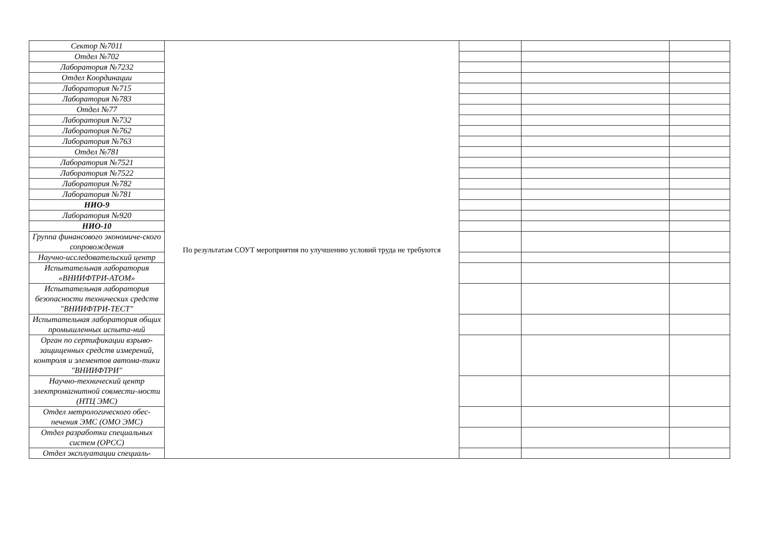| Сектор №7011 | По результатам СОУТ мероприятия по улучшению условий труда не требуются | | | |
| Отдел №702 | | | | |
| Лаборатория №7232 | | | | |
| Отдел Координации | | | | |
| Лаборатория №715 | | | | |
| Лаборатория №783 | | | | |
| Отдел №77 | | | | |
| Лаборатория №732 | | | | |
| Лаборатория №762 | | | | |
| Лаборатория №763 | | | | |
| Отдел №781 | | | | |
| Лаборатория №7521 | | | | |
| Лаборатория №7522 | | | | |
| Лаборатория №782 | | | | |
| Лаборатория №781 | | | | |
| НИО-9 | | | | |
| Лаборатория №920 | | | | |
| НИО-10 | | | | |
| Группа финансового экономиче-ского сопровождения | | | | |
| Научно-исследовательский центр | | | | |
| Испытательная лаборатория «ВНИИФТРИ-АТОМ» | | | | |
| Испытательная лаборатория безопасности технических средств "ВНИИФТРИ-ТЕСТ" | | | | |
| Испытательная лаборатория общих промышленных испыта-ний | | | | |
| Орган по сертификации взрыво-защищенных средств измерений, контроля и элементов автома-тики "ВНИИФТРИ" | | | | |
| Научно-технический центр электромагнитной совмести-мости (НТЦ ЭМС) | | | | |
| Отдел метрологического обес-печения ЭМС (ОМО ЭМС) | | | | |
| Отдел разработки специальных систем (ОРСС) | | | | |
| Отдел эксплуатации специаль- | | | | |